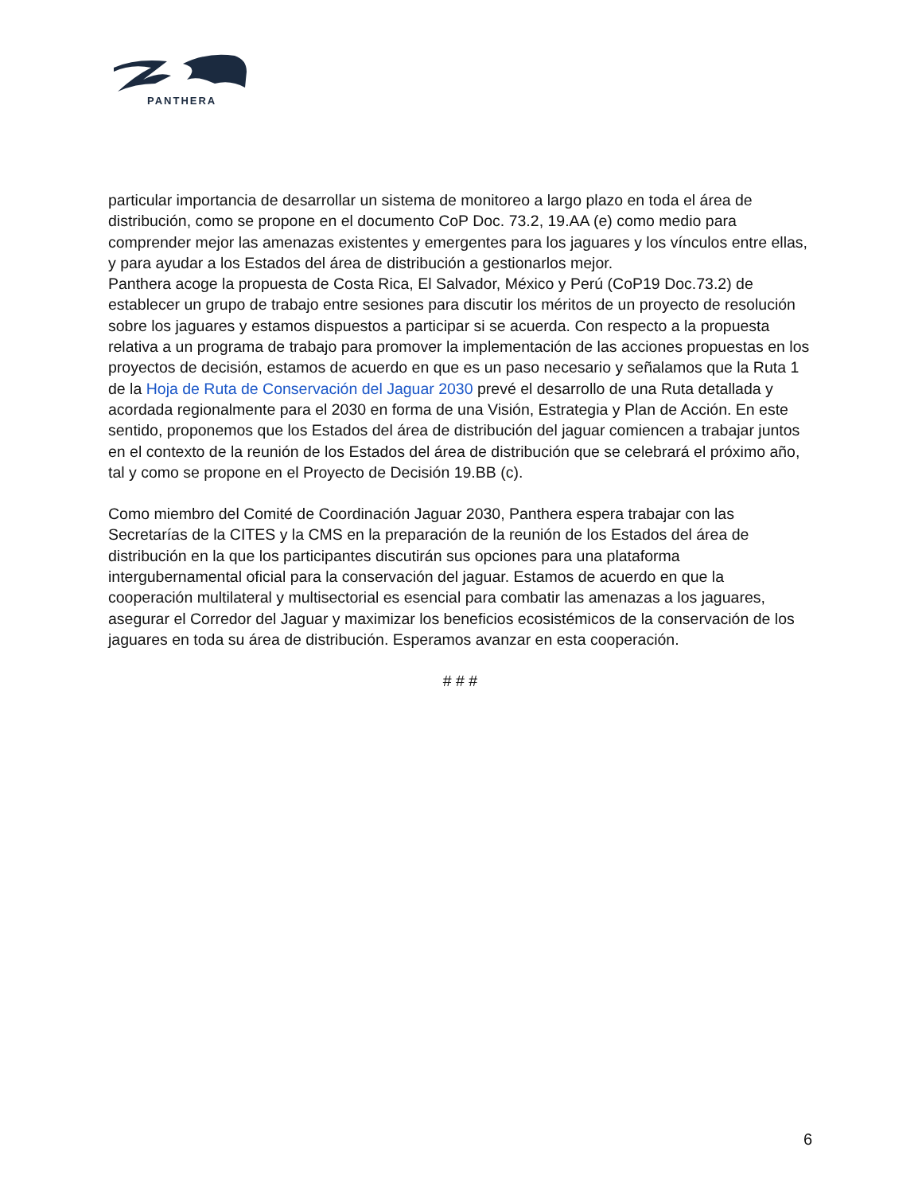PANTHERA
particular importancia de desarrollar un sistema de monitoreo a largo plazo en toda el área de distribución, como se propone en el documento CoP Doc. 73.2, 19.AA (e) como medio para comprender mejor las amenazas existentes y emergentes para los jaguares y los vínculos entre ellas, y para ayudar a los Estados del área de distribución a gestionarlos mejor.
Panthera acoge la propuesta de Costa Rica, El Salvador, México y Perú (CoP19 Doc.73.2) de establecer un grupo de trabajo entre sesiones para discutir los méritos de un proyecto de resolución sobre los jaguares y estamos dispuestos a participar si se acuerda. Con respecto a la propuesta relativa a un programa de trabajo para promover la implementación de las acciones propuestas en los proyectos de decisión, estamos de acuerdo en que es un paso necesario y señalamos que la Ruta 1 de la Hoja de Ruta de Conservación del Jaguar 2030 prevé el desarrollo de una Ruta detallada y acordada regionalmente para el 2030 en forma de una Visión, Estrategia y Plan de Acción. En este sentido, proponemos que los Estados del área de distribución del jaguar comiencen a trabajar juntos en el contexto de la reunión de los Estados del área de distribución que se celebrará el próximo año, tal y como se propone en el Proyecto de Decisión 19.BB (c).
Como miembro del Comité de Coordinación Jaguar 2030, Panthera espera trabajar con las Secretarías de la CITES y la CMS en la preparación de la reunión de los Estados del área de distribución en la que los participantes discutirán sus opciones para una plataforma intergubernamental oficial para la conservación del jaguar. Estamos de acuerdo en que la cooperación multilateral y multisectorial es esencial para combatir las amenazas a los jaguares, asegurar el Corredor del Jaguar y maximizar los beneficios ecosistémicos de la conservación de los jaguares en toda su área de distribución. Esperamos avanzar en esta cooperación.
# # #
6